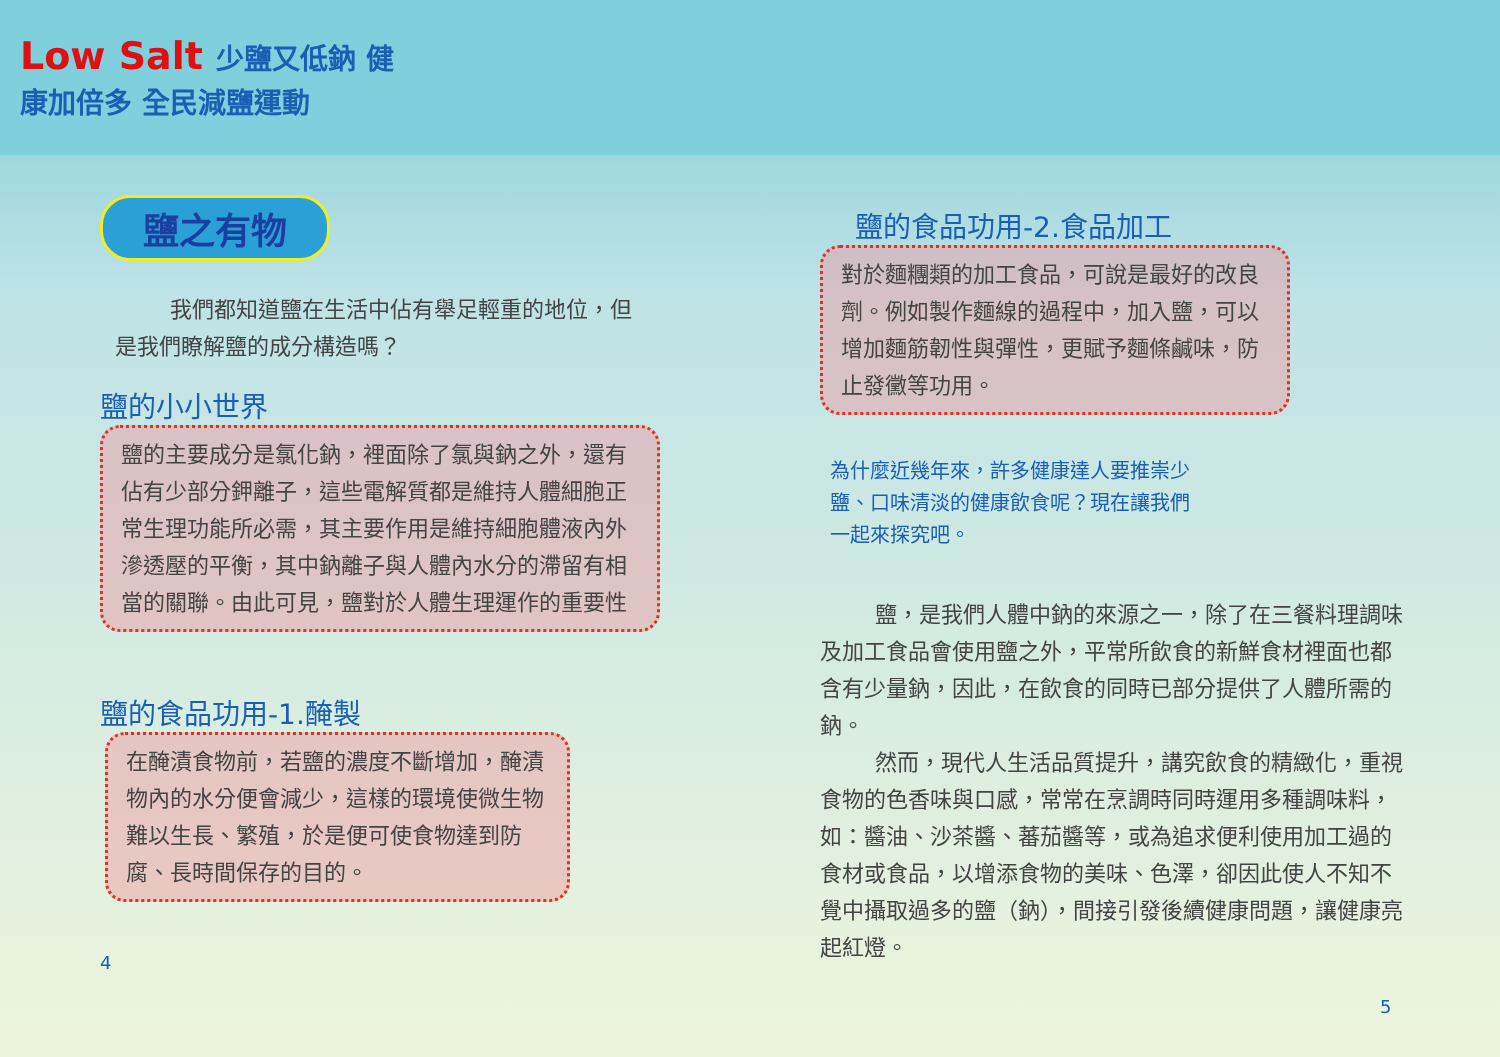Low Salt 少鹽又低鈉 健康加倍多 全民減鹽運動
鹽之有物
我們都知道鹽在生活中佔有舉足輕重的地位，但是我們瞭解鹽的成分構造嗎？
鹽的小小世界
鹽的主要成分是氯化鈉，裡面除了氯與鈉之外，還有佔有少部分鉀離子，這些電解質都是維持人體細胞正常生理功能所必需，其主要作用是維持細胞體液內外滲透壓的平衡，其中鈉離子與人體內水分的滯留有相當的關聯。由此可見，鹽對於人體生理運作的重要性
鹽的食品功用-1.醃製
在醃漬食物前，若鹽的濃度不斷增加，醃漬物內的水分便會減少，這樣的環境使微生物難以生長、繁殖，於是便可使食物達到防腐、長時間保存的目的。
4
鹽的食品功用-2.食品加工
對於麵糰類的加工食品，可說是最好的改良劑。例如製作麵線的過程中，加入鹽，可以增加麵筋韌性與彈性，更賦予麵條鹹味，防止發黴等功用。
為什麼近幾年來，許多健康達人要推崇少鹽、口味清淡的健康飲食呢？現在讓我們一起來探究吧。
鹽，是我們人體中鈉的來源之一，除了在三餐料理調味及加工食品會使用鹽之外，平常所飲食的新鮮食材裡面也都含有少量鈉，因此，在飲食的同時已部分提供了人體所需的鈉。
然而，現代人生活品質提升，講究飲食的精緻化，重視食物的色香味與口感，常常在烹調時同時運用多種調味料，如：醬油、沙茶醬、蕃茄醬等，或為追求便利使用加工過的食材或食品，以增添食物的美味、色澤，卻因此使人不知不覺中攝取過多的鹽（鈉），間接引發後續健康問題，讓健康亮起紅燈。
5